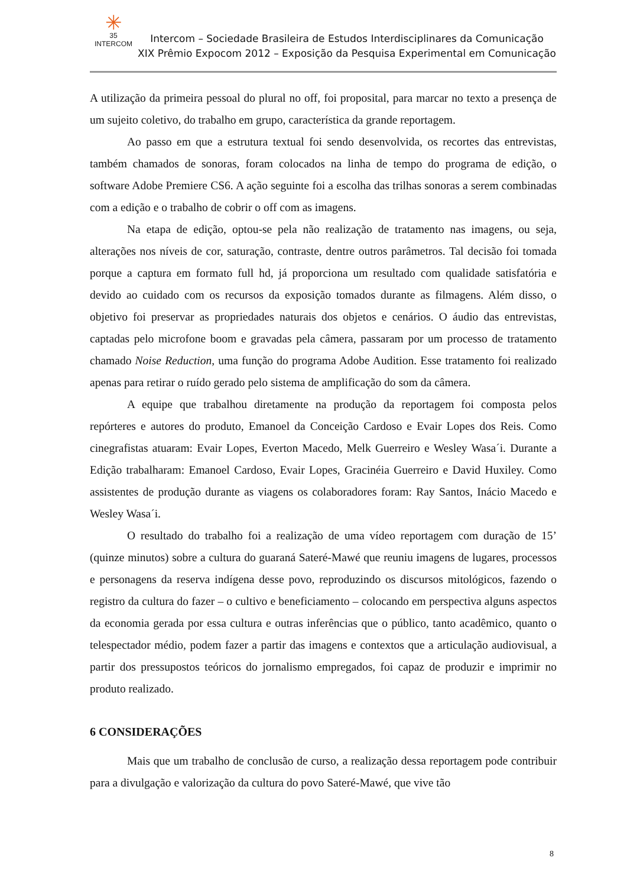✳
35
INTERCOM
Intercom – Sociedade Brasileira de Estudos Interdisciplinares da Comunicação
XIX Prêmio Expocom 2012 – Exposição da Pesquisa Experimental em Comunicação
A utilização da primeira pessoal do plural no off, foi proposital, para marcar no texto a presença de um sujeito coletivo, do trabalho em grupo, característica da grande reportagem.
Ao passo em que a estrutura textual foi sendo desenvolvida, os recortes das entrevistas, também chamados de sonoras, foram colocados na linha de tempo do programa de edição, o software Adobe Premiere CS6. A ação seguinte foi a escolha das trilhas sonoras a serem combinadas com a edição e o trabalho de cobrir o off com as imagens.
Na etapa de edição, optou-se pela não realização de tratamento nas imagens, ou seja, alterações nos níveis de cor, saturação, contraste, dentre outros parâmetros. Tal decisão foi tomada porque a captura em formato full hd, já proporciona um resultado com qualidade satisfatória e devido ao cuidado com os recursos da exposição tomados durante as filmagens. Além disso, o objetivo foi preservar as propriedades naturais dos objetos e cenários. O áudio das entrevistas, captadas pelo microfone boom e gravadas pela câmera, passaram por um processo de tratamento chamado Noise Reduction, uma função do programa Adobe Audition. Esse tratamento foi realizado apenas para retirar o ruído gerado pelo sistema de amplificação do som da câmera.
A equipe que trabalhou diretamente na produção da reportagem foi composta pelos repórteres e autores do produto, Emanoel da Conceição Cardoso e Evair Lopes dos Reis. Como cinegrafistas atuaram: Evair Lopes, Everton Macedo, Melk Guerreiro e Wesley Wasa´i. Durante a Edição trabalharam: Emanoel Cardoso, Evair Lopes, Gracinéia Guerreiro e David Huxiley. Como assistentes de produção durante as viagens os colaboradores foram: Ray Santos, Inácio Macedo e Wesley Wasa´i.
O resultado do trabalho foi a realização de uma vídeo reportagem com duração de 15’ (quinze minutos) sobre a cultura do guaraná Sateré-Mawé que reuniu imagens de lugares, processos e personagens da reserva indígena desse povo, reproduzindo os discursos mitológicos, fazendo o registro da cultura do fazer – o cultivo e beneficiamento – colocando em perspectiva alguns aspectos da economia gerada por essa cultura e outras inferências que o público, tanto acadêmico, quanto o telespectador médio, podem fazer a partir das imagens e contextos que a articulação audiovisual, a partir dos pressupostos teóricos do jornalismo empregados, foi capaz de produzir e imprimir no produto realizado.
6 CONSIDERAÇÕES
Mais que um trabalho de conclusão de curso, a realização dessa reportagem pode contribuir para a divulgação e valorização da cultura do povo Sateré-Mawé, que vive tão
8